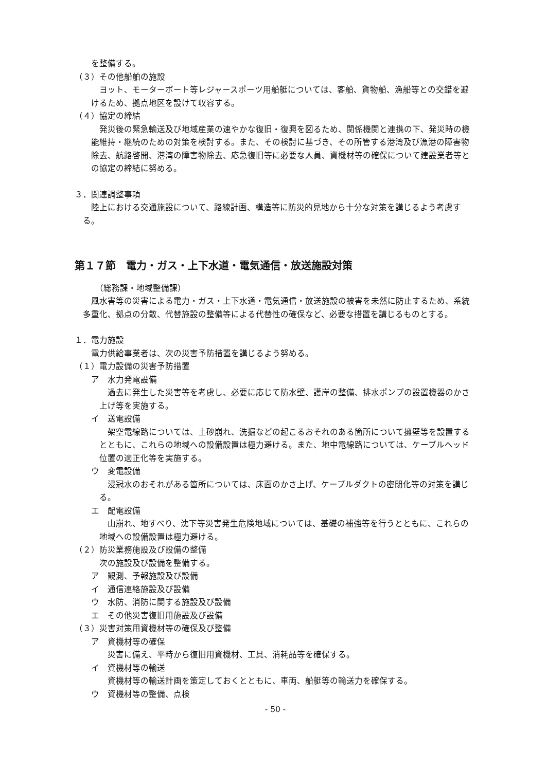を整備する。
（３）その他船舶の施設
ヨット、モーターボート等レジャースポーツ用船艇については、客船、貨物船、漁船等との交錯を避けるため、拠点地区を設けて収容する。
（４）協定の締結
発災後の緊急輸送及び地域産業の速やかな復旧・復興を図るため、関係機関と連携の下、発災時の機能維持・継続のための対策を検討する。また、その検討に基づき、その所管する港湾及び漁港の障害物除去、航路啓開、港湾の障害物除去、応急復旧等に必要な人員、資機材等の確保について建設業者等との協定の締結に努める。
３．関連調整事項
陸上における交通施設について、路線計画、構造等に防災的見地から十分な対策を講じるよう考慮する。
第１７節　電力・ガス・上下水道・電気通信・放送施設対策
（総務課・地域整備課）
風水害等の災害による電力・ガス・上下水道・電気通信・放送施設の被害を未然に防止するため、系統多重化、拠点の分散、代替施設の整備等による代替性の確保など、必要な措置を講じるものとする。
１．電力施設
電力供給事業者は、次の災害予防措置を講じるよう努める。
（１）電力設備の災害予防措置
ア　水力発電設備
過去に発生した災害等を考慮し、必要に応じて防水壁、護岸の整備、排水ポンプの設置機器のかさ上げ等を実施する。
イ　送電設備
架空電線路については、土砂崩れ、洗掘などの起こるおそれのある箇所について擁壁等を設置するとともに、これらの地域への設備設置は極力避ける。また、地中電線路については、ケーブルヘッド位置の適正化等を実施する。
ウ　変電設備
浸冠水のおそれがある箇所については、床面のかさ上げ、ケーブルダクトの密閉化等の対策を講じる。
エ　配電設備
山崩れ、地すべり、沈下等災害発生危険地域については、基礎の補強等を行うとともに、これらの地域への設備設置は極力避ける。
（２）防災業務施設及び設備の整備
次の施設及び設備を整備する。
ア　観測、予報施設及び設備
イ　通信連絡施設及び設備
ウ　水防、消防に関する施設及び設備
エ　その他災害復旧用施設及び設備
（３）災害対策用資機材等の確保及び整備
ア　資機材等の確保
災害に備え、平時から復旧用資機材、工具、消耗品等を確保する。
イ　資機材等の輸送
資機材等の輸送計画を策定しておくとともに、車両、船艇等の輸送力を確保する。
ウ　資機材等の整備、点検
- 50 -